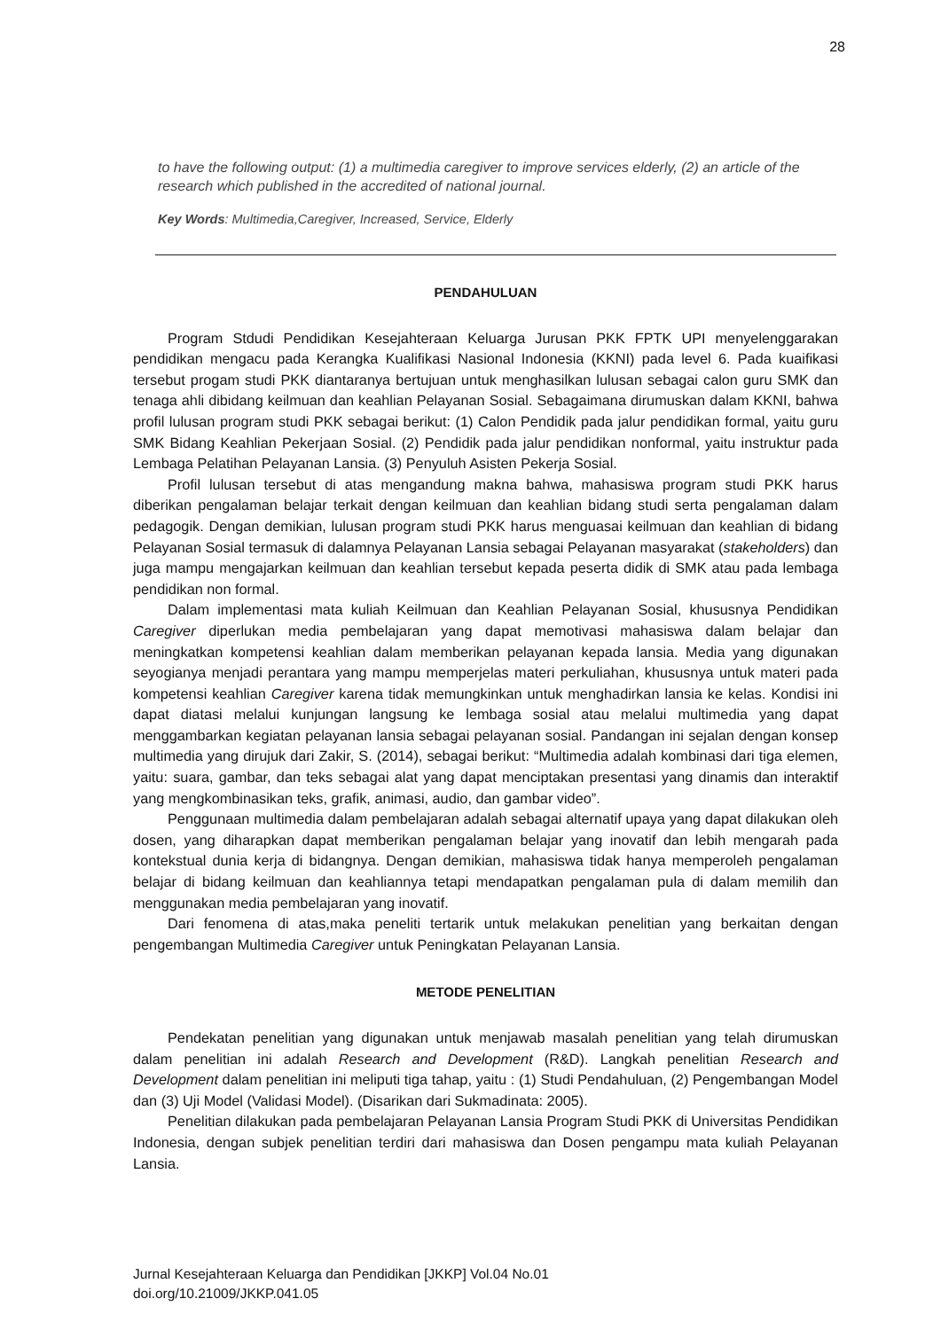28
to have the following output: (1) a multimedia caregiver to improve services elderly, (2) an article of the research which published in the accredited of national journal.
Key Words: Multimedia,Caregiver, Increased, Service, Elderly
PENDAHULUAN
Program Stdudi Pendidikan Kesejahteraan Keluarga Jurusan PKK FPTK UPI menyelenggarakan pendidikan mengacu pada Kerangka Kualifikasi Nasional Indonesia (KKNI) pada level 6. Pada kuaifikasi tersebut progam studi PKK diantaranya bertujuan untuk menghasilkan lulusan sebagai calon guru SMK dan tenaga ahli dibidang keilmuan dan keahlian Pelayanan Sosial. Sebagaimana dirumuskan dalam KKNI, bahwa profil lulusan program studi PKK sebagai berikut: (1) Calon Pendidik pada jalur pendidikan formal, yaitu guru SMK Bidang Keahlian Pekerjaan Sosial. (2) Pendidik pada jalur pendidikan nonformal, yaitu instruktur pada Lembaga Pelatihan Pelayanan Lansia. (3) Penyuluh Asisten Pekerja Sosial.
Profil lulusan tersebut di atas mengandung makna bahwa, mahasiswa program studi PKK harus diberikan pengalaman belajar terkait dengan keilmuan dan keahlian bidang studi serta pengalaman dalam pedagogik. Dengan demikian, lulusan program studi PKK harus menguasai keilmuan dan keahlian di bidang Pelayanan Sosial termasuk di dalamnya Pelayanan Lansia sebagai Pelayanan masyarakat (stakeholders) dan juga mampu mengajarkan keilmuan dan keahlian tersebut kepada peserta didik di SMK atau pada lembaga pendidikan non formal.
Dalam implementasi mata kuliah Keilmuan dan Keahlian Pelayanan Sosial, khususnya Pendidikan Caregiver diperlukan media pembelajaran yang dapat memotivasi mahasiswa dalam belajar dan meningkatkan kompetensi keahlian dalam memberikan pelayanan kepada lansia. Media yang digunakan seyogianya menjadi perantara yang mampu memperjelas materi perkuliahan, khususnya untuk materi pada kompetensi keahlian Caregiver karena tidak memungkinkan untuk menghadirkan lansia ke kelas. Kondisi ini dapat diatasi melalui kunjungan langsung ke lembaga sosial atau melalui multimedia yang dapat menggambarkan kegiatan pelayanan lansia sebagai pelayanan sosial. Pandangan ini sejalan dengan konsep multimedia yang dirujuk dari Zakir, S. (2014), sebagai berikut: “Multimedia adalah kombinasi dari tiga elemen, yaitu: suara, gambar, dan teks sebagai alat yang dapat menciptakan presentasi yang dinamis dan interaktif yang mengkombinasikan teks, grafik, animasi, audio, dan gambar video”.
Penggunaan multimedia dalam pembelajaran adalah sebagai alternatif upaya yang dapat dilakukan oleh dosen, yang diharapkan dapat memberikan pengalaman belajar yang inovatif dan lebih mengarah pada kontekstual dunia kerja di bidangnya. Dengan demikian, mahasiswa tidak hanya memperoleh pengalaman belajar di bidang keilmuan dan keahliannya tetapi mendapatkan pengalaman pula di dalam memilih dan menggunakan media pembelajaran yang inovatif.
Dari fenomena di atas,maka peneliti tertarik untuk melakukan penelitian yang berkaitan dengan pengembangan Multimedia Caregiver untuk Peningkatan Pelayanan Lansia.
METODE PENELITIAN
Pendekatan penelitian yang digunakan untuk menjawab masalah penelitian yang telah dirumuskan dalam penelitian ini adalah Research and Development (R&D). Langkah penelitian Research and Development dalam penelitian ini meliputi tiga tahap, yaitu : (1) Studi Pendahuluan, (2) Pengembangan Model dan (3) Uji Model (Validasi Model). (Disarikan dari Sukmadinata: 2005).
Penelitian dilakukan pada pembelajaran Pelayanan Lansia Program Studi PKK di Universitas Pendidikan Indonesia, dengan subjek penelitian terdiri dari mahasiswa dan Dosen pengampu mata kuliah Pelayanan Lansia.
Jurnal Kesejahteraan Keluarga dan Pendidikan [JKKP] Vol.04 No.01
doi.org/10.21009/JKKP.041.05